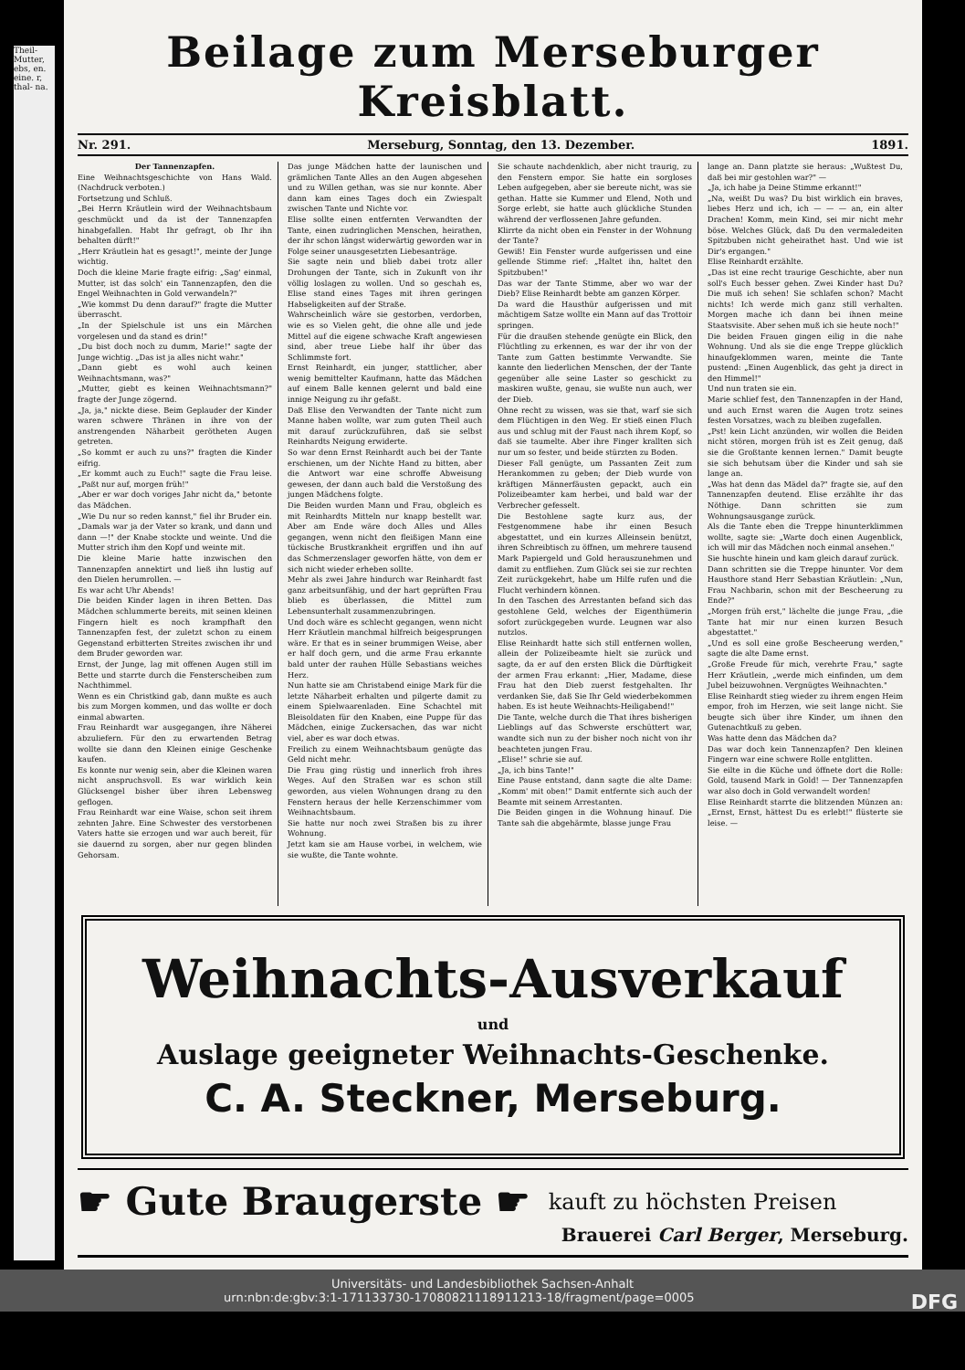Theil- Mutter, ebs, en. eine. r, thal- na.
Beilage zum Merseburger Kreisblatt.
Nr. 291. Merseburg, Sonntag, den 13. Dezember. 1891.
Der Tannenzapfen.
Eine Weihnachtsgeschichte von Hans Wald. (Nachdruck verboten.)
Fortsetzung und Schluß.
„Bei Herrn Kräutlein wird der Weihnachtsbaum geschmückt und da ist der Tannenzapfen hinabgefallen. Habt Ihr gefragt, ob Ihr ihn behalten dürft!"
„Herr Kräutlein hat es gesagt!", meinte der Junge wichtig.
Doch die kleine Marie fragte eifrig: „Sag' einmal, Mutter, ist das solch' ein Tannenzapfen, den die Engel Weihnachten in Gold verwandeln?"
„Wie kommst Du denn darauf?" fragte die Mutter überrascht.
„In der Spielschule ist uns ein Märchen vorgelesen und da stand es drin!"
„Du bist doch noch zu dumm, Marie!" sagte der Junge wichtig. „Das ist ja alles nicht wahr."
„Dann giebt es wohl auch keinen Weihnachtsmann, was?"
„Mutter, giebt es keinen Weihnachtsmann?" fragte der Junge zögernd.
„Ja, ja," nickte diese. Beim Geplauder der Kinder waren schwere Thränen in ihre von der anstrengenden Näharbeit gerötheten Augen getreten.
„So kommt er auch zu uns?" fragten die Kinder eifrig.
„Er kommt auch zu Euch!" sagte die Frau leise. „Paßt nur auf, morgen früh!"
„Aber er war doch voriges Jahr nicht da," betonte das Mädchen.
„Wie Du nur so reden kannst," fiel ihr Bruder ein. „Damals war ja der Vater so krank, und dann und dann —!" der Knabe stockte und weinte. Und die Mutter strich ihm den Kopf und weinte mit.
Die kleine Marie hatte inzwischen den Tannenzapfen annektirt und ließ ihn lustig auf den Dielen herumrollen. —
Es war acht Uhr Abends!
Die beiden Kinder lagen in ihren Betten. Das Mädchen schlummerte bereits, mit seinen kleinen Fingern hielt es noch krampfhaft den Tannenzapfen fest, der zuletzt schon zu einem Gegenstand erbitterten Streites zwischen ihr und dem Bruder geworden war.
Ernst, der Junge, lag mit offenen Augen still im Bette und starrte durch die Fensterscheiben zum Nachthimmel.
Wenn es ein Christkind gab, dann mußte es auch bis zum Morgen kommen, und das wollte er doch einmal abwarten.
Frau Reinhardt war ausgegangen, ihre Näherei abzuliefern. Für den zu erwartenden Betrag wollte sie dann den Kleinen einige Geschenke kaufen.
Es konnte nur wenig sein, aber die Kleinen waren nicht anspruchsvoll. Es war wirklich kein Glücksengel bisher über ihren Lebensweg geflogen.
Frau Reinhardt war eine Waise, schon seit ihrem zehnten Jahre. Eine Schwester des verstorbenen Vaters hatte sie erzogen und war auch bereit, für sie dauernd zu sorgen, aber nur gegen blinden Gehorsam.
Das junge Mädchen hatte der launischen und grämlichen Tante Alles an den Augen abgesehen und zu Willen gethan, was sie nur konnte. Aber dann kam eines Tages doch ein Zwiespalt zwischen Tante und Nichte vor.
Elise sollte einen entfernten Verwandten der Tante, einen zudringlichen Menschen, heirathen, der ihr schon längst widerwärtig geworden war in Folge seiner unausgesetzten Liebesanträge.
Sie sagte nein und blieb dabei trotz aller Drohungen der Tante, sich in Zukunft von ihr völlig loslagen zu wollen. Und so geschah es, Elise stand eines Tages mit ihren geringen Habseligkeiten auf der Straße.
Wahrscheinlich wäre sie gestorben, verdorben, wie es so Vielen geht, die ohne alle und jede Mittel auf die eigene schwache Kraft angewiesen sind, aber treue Liebe half ihr über das Schlimmste fort.
Ernst Reinhardt, ein junger, stattlicher, aber wenig bemittelter Kaufmann, hatte das Mädchen auf einem Balle kennen gelernt und bald eine innige Neigung zu ihr gefaßt.
Daß Elise den Verwandten der Tante nicht zum Manne haben wollte, war zum guten Theil auch mit darauf zurückzuführen, daß sie selbst Reinhardts Neigung erwiderte.
So war denn Ernst Reinhardt auch bei der Tante erschienen, um der Nichte Hand zu bitten, aber die Antwort war eine schroffe Abweisung gewesen, der dann auch bald die Verstoßung des jungen Mädchens folgte.
Die Beiden wurden Mann und Frau, obgleich es mit Reinhardts Mitteln nur knapp bestellt war. Aber am Ende wäre doch Alles und Alles gegangen, wenn nicht den fleißigen Mann eine tückische Brustkrankheit ergriffen und ihn auf das Schmerzenslager geworfen hätte, von dem er sich nicht wieder erheben sollte.
Mehr als zwei Jahre hindurch war Reinhardt fast ganz arbeitsunfähig, und der hart geprüften Frau blieb es überlassen, die Mittel zum Lebensunterhalt zusammenzubringen.
Und doch wäre es schlecht gegangen, wenn nicht Herr Kräutlein manchmal hilfreich beigesprungen wäre. Er that es in seiner brummigen Weise, aber er half doch gern, und die arme Frau erkannte bald unter der rauhen Hülle Sebastians weiches Herz.
Nun hatte sie am Christabend einige Mark für die letzte Näharbeit erhalten und pilgerte damit zu einem Spielwaarenladen. Eine Schachtel mit Bleisoldaten für den Knaben, eine Puppe für das Mädchen, einige Zuckersachen, das war nicht viel, aber es war doch etwas.
Freilich zu einem Weihnachtsbaum genügte das Geld nicht mehr.
Die Frau ging rüstig und innerlich froh ihres Weges. Auf den Straßen war es schon still geworden, aus vielen Wohnungen drang zu den Fenstern heraus der helle Kerzenschimmer vom Weihnachtsbaum.
Sie hatte nur noch zwei Straßen bis zu ihrer Wohnung.
Jetzt kam sie am Hause vorbei, in welchem, wie sie wußte, die Tante wohnte.
Sie schaute nachdenklich, aber nicht traurig, zu den Fenstern empor. Sie hatte ein sorgloses Leben aufgegeben, aber sie bereute nicht, was sie gethan. Hatte sie Kummer und Elend, Noth und Sorge erlebt, sie hatte auch glückliche Stunden während der verflossenen Jahre gefunden.
Klirrte da nicht oben ein Fenster in der Wohnung der Tante?
Gewiß! Ein Fenster wurde aufgerissen und eine gellende Stimme rief: „Haltet ihn, haltet den Spitzbuben!"
Das war der Tante Stimme, aber wo war der Dieb? Elise Reinhardt bebte am ganzen Körper.
Da ward die Hausthür aufgerissen und mit mächtigem Satze wollte ein Mann auf das Trottoir springen.
Für die draußen stehende genügte ein Blick, den Flüchtling zu erkennen, es war der ihr von der Tante zum Gatten bestimmte Verwandte. Sie kannte den liederlichen Menschen, der der Tante gegenüber alle seine Laster so geschickt zu maskiren wußte, genau, sie wußte nun auch, wer der Dieb.
Ohne recht zu wissen, was sie that, warf sie sich dem Flüchtigen in den Weg. Er stieß einen Fluch aus und schlug mit der Faust nach ihrem Kopf, so daß sie taumelte. Aber ihre Finger krallten sich nur um so fester, und beide stürzten zu Boden.
Dieser Fall genügte, um Passanten Zeit zum Herankommen zu geben; der Dieb wurde von kräftigen Männerfäusten gepackt, auch ein Polizeibeamter kam herbei, und bald war der Verbrecher gefesselt.
Die Bestohlene sagte kurz aus, der Festgenommene habe ihr einen Besuch abgestattet, und ein kurzes Alleinsein benützt, ihren Schreibtisch zu öffnen, um mehrere tausend Mark Papiergeld und Gold herauszunehmen und damit zu entfliehen. Zum Glück sei sie zur rechten Zeit zurückgekehrt, habe um Hilfe rufen und die Flucht verhindern können.
In den Taschen des Arrestanten befand sich das gestohlene Geld, welches der Eigenthümerin sofort zurückgegeben wurde. Leugnen war also nutzlos.
Elise Reinhardt hatte sich still entfernen wollen, allein der Polizeibeamte hielt sie zurück und sagte, da er auf den ersten Blick die Dürftigkeit der armen Frau erkannt: „Hier, Madame, diese Frau hat den Dieb zuerst festgehalten. Ihr verdanken Sie, daß Sie Ihr Geld wiederbekommen haben. Es ist heute Weihnachts-Heiligabend!"
Die Tante, welche durch die That ihres bisherigen Lieblings auf das Schwerste erschüttert war, wandte sich nun zu der bisher noch nicht von ihr beachteten jungen Frau.
„Elise!" schrie sie auf.
„Ja, ich bins Tante!"
Eine Pause entstand, dann sagte die alte Dame: „Komm' mit oben!" Damit entfernte sich auch der Beamte mit seinem Arrestanten.
Die Beiden gingen in die Wohnung hinauf. Die Tante sah die abgehärmte, blasse junge Frau
lange an. Dann platzte sie heraus: „Wußtest Du, daß bei mir gestohlen war?" —
„Ja, ich habe ja Deine Stimme erkannt!"
„Na, weißt Du was? Du bist wirklich ein braves, liebes Herz und ich, ich — — — an, ein alter Drachen! Komm, mein Kind, sei mir nicht mehr böse. Welches Glück, daß Du den vermaledeiten Spitzbuben nicht geheirathet hast. Und wie ist Dir's ergangen."
Elise Reinhardt erzählte.
„Das ist eine recht traurige Geschichte, aber nun soll's Euch besser gehen. Zwei Kinder hast Du? Die muß ich sehen! Sie schlafen schon? Macht nichts! Ich werde mich ganz still verhalten. Morgen mache ich dann bei ihnen meine Staatsvisite. Aber sehen muß ich sie heute noch!"
Die beiden Frauen gingen eilig in die nahe Wohnung. Und als sie die enge Treppe glücklich hinaufgeklommen waren, meinte die Tante pustend: „Einen Augenblick, das geht ja direct in den Himmel!"
Und nun traten sie ein.
Marie schlief fest, den Tannenzapfen in der Hand, und auch Ernst waren die Augen trotz seines festen Vorsatzes, wach zu bleiben zugefallen.
„Pst! kein Licht anzünden, wir wollen die Beiden nicht stören, morgen früh ist es Zeit genug, daß sie die Großtante kennen lernen." Damit beugte sie sich behutsam über die Kinder und sah sie lange an.
„Was hat denn das Mädel da?" fragte sie, auf den Tannenzapfen deutend. Elise erzählte ihr das Nöthige. Dann schritten sie zum Wohnungsausgange zurück.
Als die Tante eben die Treppe hinunterklimmen wollte, sagte sie: „Warte doch einen Augenblick, ich will mir das Mädchen noch einmal ansehen."
Sie huschte hinein und kam gleich darauf zurück.
Dann schritten sie die Treppe hinunter. Vor dem Hausthore stand Herr Sebastian Kräutlein: „Nun, Frau Nachbarin, schon mit der Bescheerung zu Ende?"
„Morgen früh erst," lächelte die junge Frau, „die Tante hat mir nur einen kurzen Besuch abgestattet."
„Und es soll eine große Bescheerung werden," sagte die alte Dame ernst.
„Große Freude für mich, verehrte Frau," sagte Herr Kräutlein, „werde mich einfinden, um dem Jubel beizuwohnen. Vergnügtes Weihnachten."
Elise Reinhardt stieg wieder zu ihrem engen Heim empor, froh im Herzen, wie seit lange nicht. Sie beugte sich über ihre Kinder, um ihnen den Gutenachtkuß zu geben.
Was hatte denn das Mädchen da?
Das war doch kein Tannenzapfen? Den kleinen Fingern war eine schwere Rolle entglitten.
Sie eilte in die Küche und öffnete dort die Rolle: Gold, tausend Mark in Gold! — Der Tannenzapfen war also doch in Gold verwandelt worden!
Elise Reinhardt starrte die blitzenden Münzen an: „Ernst, Ernst, hättest Du es erlebt!" flüsterte sie leise. —
Weihnachts-Ausverkauf
und
Auslage geeigneter Weihnachts-Geschenke.
C. A. Steckner, Merseburg.
☛ Gute Braugerste ☛ kauft zu höchsten Preisen
Brauerei Carl Berger, Merseburg.
Universitäts- und Landesbibliothek Sachsen-Anhalt
urn:nbn:de:gbv:3:1-171133730-17080821118911213-18/fragment/page=0005 DFG